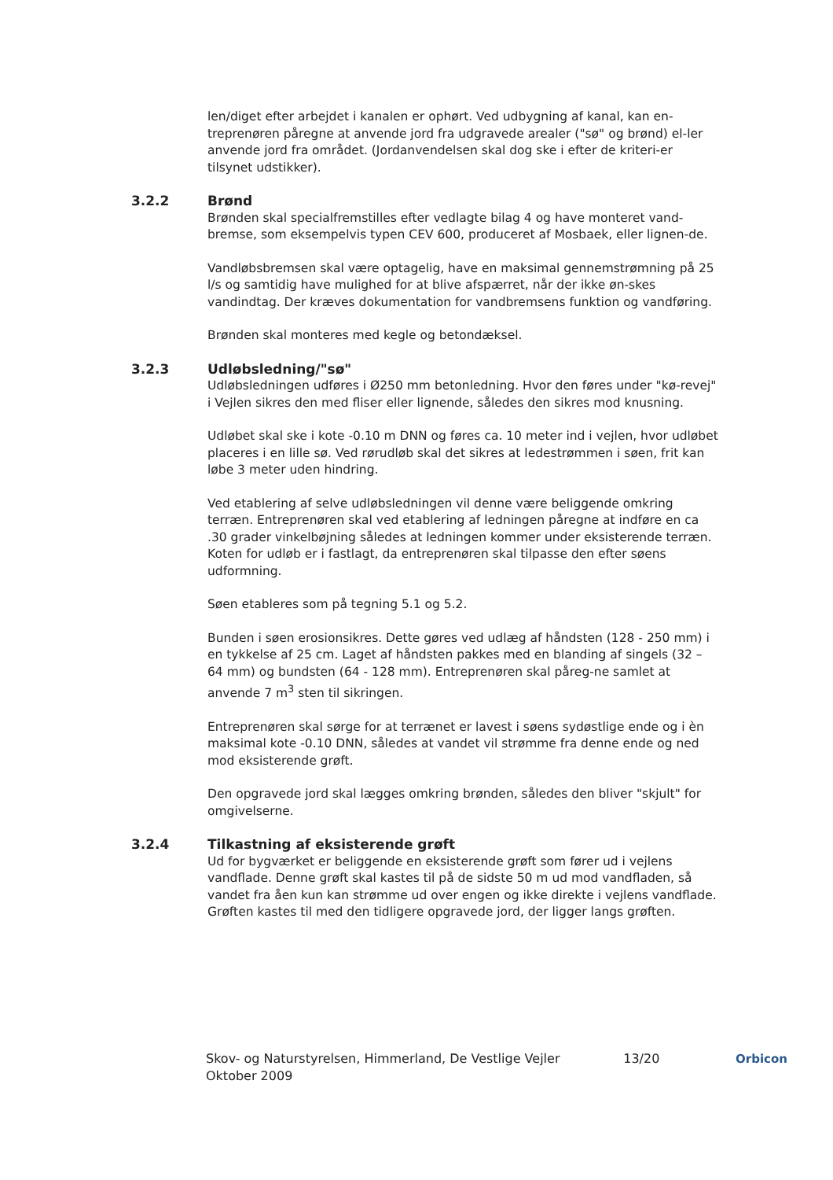len/diget efter arbejdet i kanalen er ophørt. Ved udbygning af kanal, kan en-treprenøren påregne at anvende jord fra udgravede arealer ("sø" og brønd) el-ler anvende jord fra området. (Jordanvendelsen skal dog ske i efter de kriteri-er tilsynet udstikker).
3.2.2 Brønd
Brønden skal specialfremstilles efter vedlagte bilag 4 og have monteret vand-bremse, som eksempelvis typen CEV 600, produceret af Mosbaek, eller lignen-de.
Vandløbsbremsen skal være optagelig, have en maksimal gennemstrømning på 25 l/s og samtidig have mulighed for at blive afspærret, når der ikke øn-skes vandindtag. Der kræves dokumentation for vandbremsens funktion og vandføring.
Brønden skal monteres med kegle og betondæksel.
3.2.3 Udløbsledning/"sø"
Udløbsledningen udføres i Ø250 mm betonledning. Hvor den føres under "kø-revej" i Vejlen sikres den med fliser eller lignende, således den sikres mod knusning.
Udløbet skal ske i kote -0.10 m DNN og føres ca. 10 meter ind i vejlen, hvor udløbet placeres i en lille sø. Ved rørudløb skal det sikres at ledestrømmen i søen, frit kan løbe 3 meter uden hindring.
Ved etablering af selve udløbsledningen vil denne være beliggende omkring terræn. Entreprenøren skal ved etablering af ledningen påregne at indføre en ca .30 grader vinkelbøjning således at ledningen kommer under eksisterende terræn. Koten for udløb er i fastlagt, da entreprenøren skal tilpasse den efter søens udformning.
Søen etableres som på tegning 5.1 og 5.2.
Bunden i søen erosionsikres. Dette gøres ved udlæg af håndsten (128 - 250 mm) i en tykkelse af 25 cm. Laget af håndsten pakkes med en blanding af singels (32 – 64 mm) og bundsten (64 - 128 mm). Entreprenøren skal påreg-ne samlet at anvende 7 m<sup>3</sup> sten til sikringen.
Entreprenøren skal sørge for at terrænet er lavest i søens sydøstlige ende og i èn maksimal kote -0.10 DNN, således at vandet vil strømme fra denne ende og ned mod eksisterende grøft.
Den opgravede jord skal lægges omkring brønden, således den bliver "skjult" for omgivelserne.
3.2.4 Tilkastning af eksisterende grøft
Ud for bygværket er beliggende en eksisterende grøft som fører ud i vejlens vandflade. Denne grøft skal kastes til på de sidste 50 m ud mod vandfladen, så vandet fra åen kun kan strømme ud over engen og ikke direkte i vejlens vandflade. Grøften kastes til med den tidligere opgravede jord, der ligger langs grøften.
Skov- og Naturstyrelsen, Himmerland, De Vestlige Vejler
Oktober 2009
13/20 Orbicon